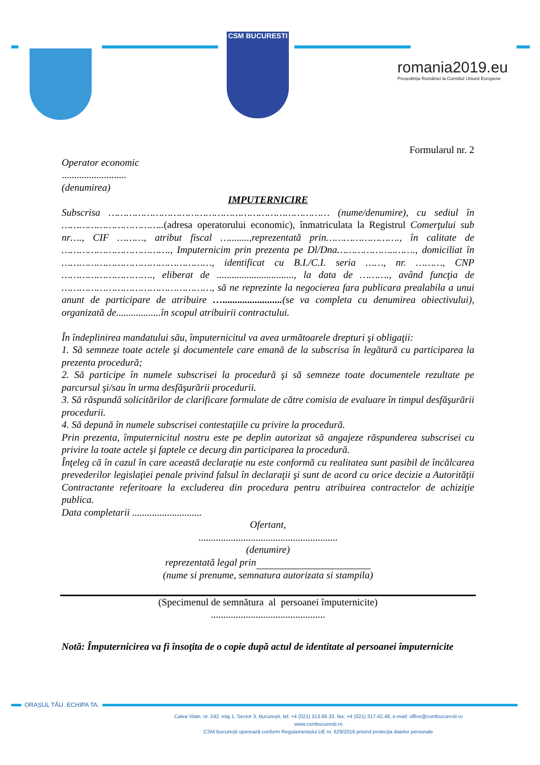CSM BUCURESTI
romania2019.eu
Președinția României la Consiliul Uniunii Europene
Formularul nr. 2
Operator economic
..........................
(denumirea)
IMPUTERNICIRE
Subscrisa ………………………………………………………………… (nume/denumire), cu sediul în ……………………………..(adresa operatorului economic), înmatriculata la Registrul Comerţului sub nr…., CIF ………, atribut fiscal …........,reprezentată prin……………………., în calitate de ………………………………., Imputernicim prin prezenta pe Dl/Dna………………..……., domiciliat în ……………………………………………, identificat cu B.I./C.I. seria ……, nr. ………, CNP …………………………., eliberat de ..............................., la data de ………., având funcţia de ……………………………………………, să ne reprezinte la negocierea fara publicara prealabila a unui anunt de participare de atribuire …........................(se va completa cu denumirea obiectivului), organizată de..................în scopul atribuirii contractului.
În îndeplinirea mandatului său, împuternicitul va avea următoarele drepturi şi obligaţii:
1. Să semneze toate actele şi documentele care emană de la subscrisa în legătură cu participarea la prezenta procedură;
2. Să participe în numele subscrisei la procedură şi să semneze toate documentele rezultate pe parcursul şi/sau în urma desfăşurării procedurii.
3. Să răspundă solicitărilor de clarificare formulate de către comisia de evaluare în timpul desfăşurării procedurii.
4. Să depună în numele subscrisei contestaţiile cu privire la procedură.
Prin prezenta, împuternicitul nostru este pe deplin autorizat să angajeze răspunderea subscrisei cu privire la toate actele şi faptele ce decurg din participarea la procedură.
Înţeleg că în cazul în care această declaraţie nu este conformă cu realitatea sunt pasibil de încălcarea prevederilor legislaţiei penale privind falsul în declaraţii şi sunt de acord cu orice decizie a Autorităţii Contractante referitoare la excluderea din procedura pentru atribuirea contractelor de achiziţie publica.
Data completarii ............................
Ofertant,
........................................................
(denumire)
reprezentată legal prin
(nume si prenume, semnatura autorizata si stampila)
(Specimenul de semnătura al persoanei împuternicite)
..............................................
Notă: Împuternicirea va fi însoţita de o copie după actul de identitate al persoanei împuternicite
ORAȘUL TĂU. ECHIPA TA.
Calea Vitan, nr. 242, etaj 1, Sector 3, București, tel: +4 (021) 313.66.33, fax: +4 (021) 317.42.48, e-mail: office@csmbucuresti.ro
www.csmbucuresti.ro
CSM București operează conform Regulamentului UE nr. 629/2016 privind protecția datelor personale